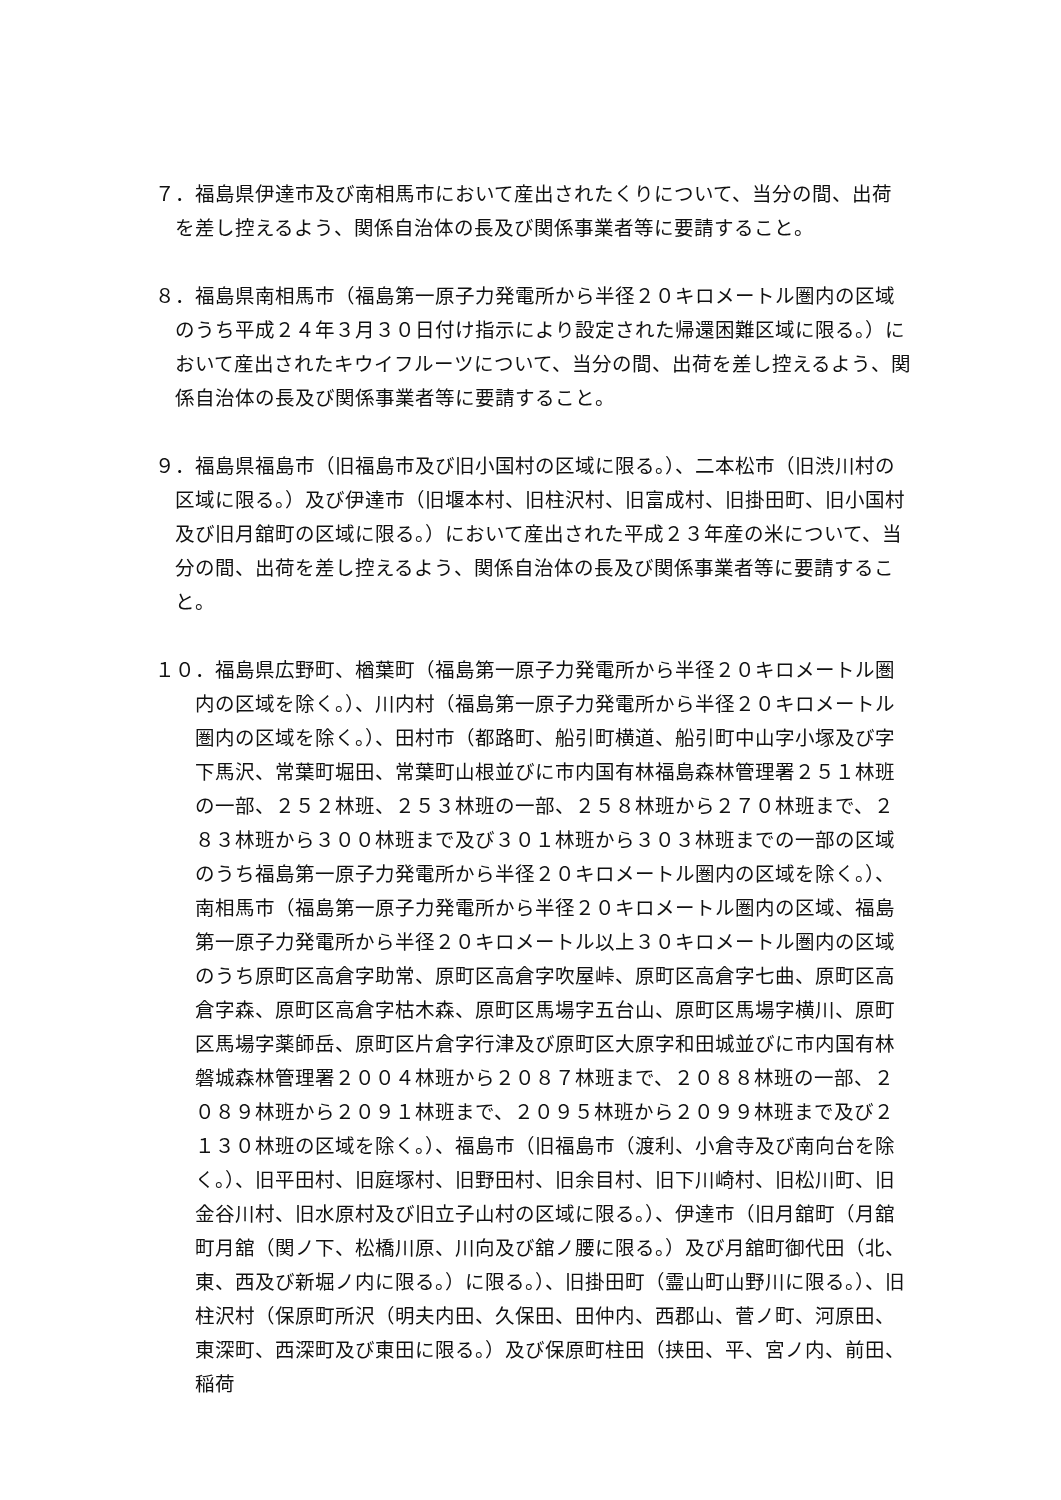７．福島県伊達市及び南相馬市において産出されたくりについて、当分の間、出荷を差し控えるよう、関係自治体の長及び関係事業者等に要請すること。
８．福島県南相馬市（福島第一原子力発電所から半径２０キロメートル圏内の区域のうち平成２４年３月３０日付け指示により設定された帰還困難区域に限る。）において産出されたキウイフルーツについて、当分の間、出荷を差し控えるよう、関係自治体の長及び関係事業者等に要請すること。
９．福島県福島市（旧福島市及び旧小国村の区域に限る。）、二本松市（旧渋川村の区域に限る。）及び伊達市（旧堰本村、旧柱沢村、旧富成村、旧掛田町、旧小国村及び旧月舘町の区域に限る。）において産出された平成２３年産の米について、当分の間、出荷を差し控えるよう、関係自治体の長及び関係事業者等に要請すること。
１０．福島県広野町、楢葉町（福島第一原子力発電所から半径２０キロメートル圏内の区域を除く。）、川内村（福島第一原子力発電所から半径２０キロメートル圏内の区域を除く。）、田村市（都路町、船引町横道、船引町中山字小塚及び字下馬沢、常葉町堀田、常葉町山根並びに市内国有林福島森林管理署２５１林班の一部、２５２林班、２５３林班の一部、２５８林班から２７０林班まで、２８３林班から３００林班まで及び３０１林班から３０３林班までの一部の区域のうち福島第一原子力発電所から半径２０キロメートル圏内の区域を除く。）、南相馬市（福島第一原子力発電所から半径２０キロメートル圏内の区域、福島第一原子力発電所から半径２０キロメートル以上３０キロメートル圏内の区域のうち原町区高倉字助常、原町区高倉字吹屋峠、原町区高倉字七曲、原町区高倉字森、原町区高倉字枯木森、原町区馬場字五台山、原町区馬場字横川、原町区馬場字薬師岳、原町区片倉字行津及び原町区大原字和田城並びに市内国有林磐城森林管理署２００４林班から２０８７林班まで、２０８８林班の一部、２０８９林班から２０９１林班まで、２０９５林班から２０９９林班まで及び２１３０林班の区域を除く。）、福島市（旧福島市（渡利、小倉寺及び南向台を除く。）、旧平田村、旧庭塚村、旧野田村、旧余目村、旧下川崎村、旧松川町、旧金谷川村、旧水原村及び旧立子山村の区域に限る。）、伊達市（旧月舘町（月舘町月舘（関ノ下、松橋川原、川向及び舘ノ腰に限る。）及び月舘町御代田（北、東、西及び新堀ノ内に限る。）に限る。）、旧掛田町（霊山町山野川に限る。）、旧柱沢村（保原町所沢（明夫内田、久保田、田仲内、西郡山、菅ノ町、河原田、東深町、西深町及び東田に限る。）及び保原町柱田（挟田、平、宮ノ内、前田、稲荷